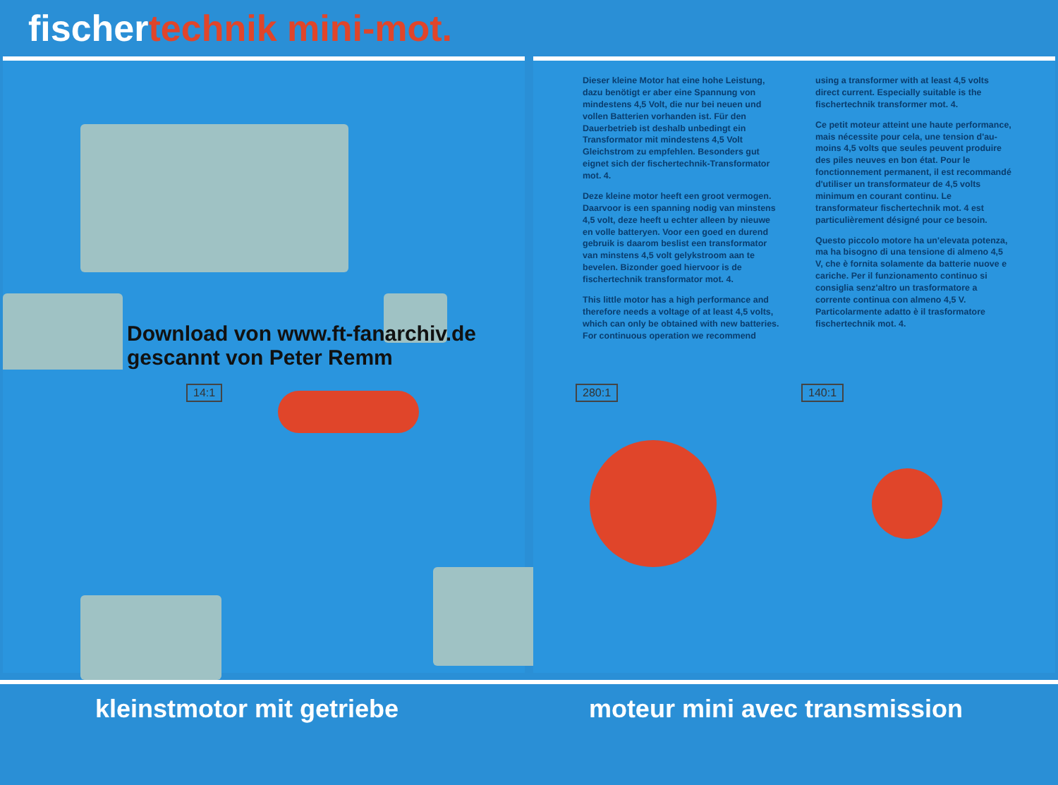fischertechnik mini-mot.
Dieser kleine Motor hat eine hohe Leistung, dazu benötigt er aber eine Spannung von mindestens 4,5 Volt, die nur bei neuen und vollen Batterien vorhanden ist. Für den Dauerbetrieb ist deshalb unbedingt ein Transformator mit mindestens 4,5 Volt Gleichstrom zu empfehlen. Besonders gut eignet sich der fischertechnik-Transformator mot. 4.
Deze kleine motor heeft een groot vermogen. Daarvoor is een spanning nodig van minstens 4,5 volt, deze heeft u echter alleen by nieuwe en volle batteryen. Voor een goed en durend gebruik is daarom beslist een transformator van minstens 4,5 volt gelykstroom aan te bevelen. Bizonder goed hiervoor is de fischertechnik transformator mot. 4.
This little motor has a high performance and therefore needs a voltage of at least 4,5 volts, which can only be obtained with new batteries. For continuous operation we recommend using a transformer with at least 4,5 volts direct current. Especially suitable is the fischertechnik transformer mot. 4.
Ce petit moteur atteint une haute performance, mais nécessite pour cela, une tension d'au-moins 4,5 volts que seules peuvent produire des piles neuves en bon état. Pour le fonctionnement permanent, il est recommandé d'utiliser un transformateur de 4,5 volts minimum en courant continu. Le transformateur fischertechnik mot. 4 est particulièrement désigné pour ce besoin.
Questo piccolo motore ha un'elevata potenza, ma ha bisogno di una tensione di almeno 4,5 V, che è fornita solamente da batterie nuove e cariche. Per il funzionamento continuo si consiglia senz'altro un trasformatore a corrente continua con almeno 4,5 V. Particolarmente adatto è il trasformatore fischertechnik mot. 4.
Download von www.ft-fanarchiv.de
gescannt von Peter Remm
14:1
280:1 140:1
kleinstmotor mit getriebe moteur mini avec transmission